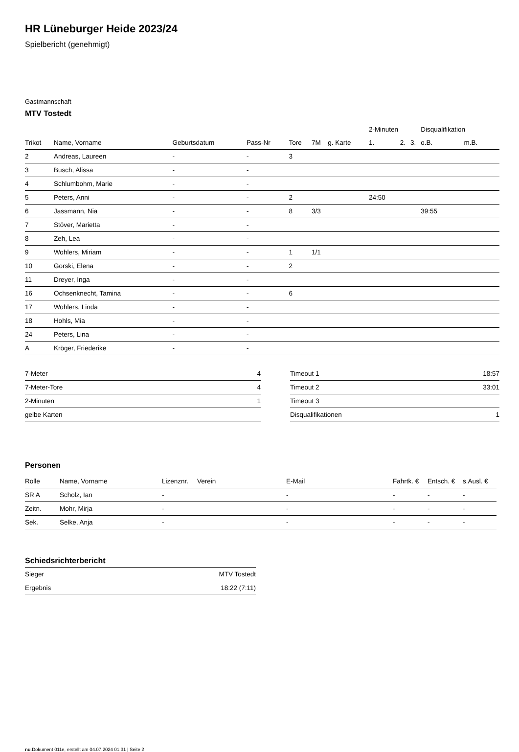HR Lüneburger Heide 2023/24
Spielbericht (genehmigt)
Gastmannschaft
MTV Tostedt
| | | | | | | | 2-Minuten | | | Disqualifikation | |
| --- | --- | --- | --- | --- | --- | --- | --- | --- | --- | --- | --- |
| Trikot | Name, Vorname | Geburtsdatum | Pass-Nr | Tore | 7M | g. Karte | 1. | 2. | 3. | o.B. | m.B. |
| 2 | Andreas, Laureen | - | - | 3 | | | | | | | |
| 3 | Busch, Alissa | - | - | | | | | | | | |
| 4 | Schlumbohm, Marie | - | - | | | | | | | | |
| 5 | Peters, Anni | - | - | 2 | | | 24:50 | | | | |
| 6 | Jassmann, Nia | - | - | 8 | 3/3 | | | | | 39:55 | |
| 7 | Stöver, Marietta | - | - | | | | | | | | |
| 8 | Zeh, Lea | - | - | | | | | | | | |
| 9 | Wohlers, Miriam | - | - | 1 | 1/1 | | | | | | |
| 10 | Gorski, Elena | - | - | 2 | | | | | | | |
| 11 | Dreyer, Inga | - | - | | | | | | | | |
| 16 | Ochsenknecht, Tamina | - | - | 6 | | | | | | | |
| 17 | Wohlers, Linda | - | - | | | | | | | | |
| 18 | Hohls, Mia | - | - | | | | | | | | |
| 24 | Peters, Lina | - | - | | | | | | | | |
| A | Kröger, Friederike | - | - | | | | | | | | |
| 7-Meter | 4 |
| 7-Meter-Tore | 4 |
| 2-Minuten | 1 |
| gelbe Karten | |
| Timeout 1 | 18:57 |
| Timeout 2 | 33:01 |
| Timeout 3 | |
| Disqualifikationen | 1 |
Personen
| Rolle | Name, Vorname | Lizenznr. | Verein | E-Mail | Fahrtk. € | Entsch. € | s.Ausl. € |
| --- | --- | --- | --- | --- | --- | --- | --- |
| SR A | Scholz, Ian | - | | - | - | - | - |
| Zeitn. | Mohr, Mirja | - | | - | - | - | - |
| Sek. | Selke, Anja | - | | - | - | - | - |
Schiedsrichterbericht
| Sieger | MTV Tostedt |
| Ergebnis | 18:22 (7:11) |
nu.Dokument 011e, erstellt am 04.07.2024 01:31 | Seite 2